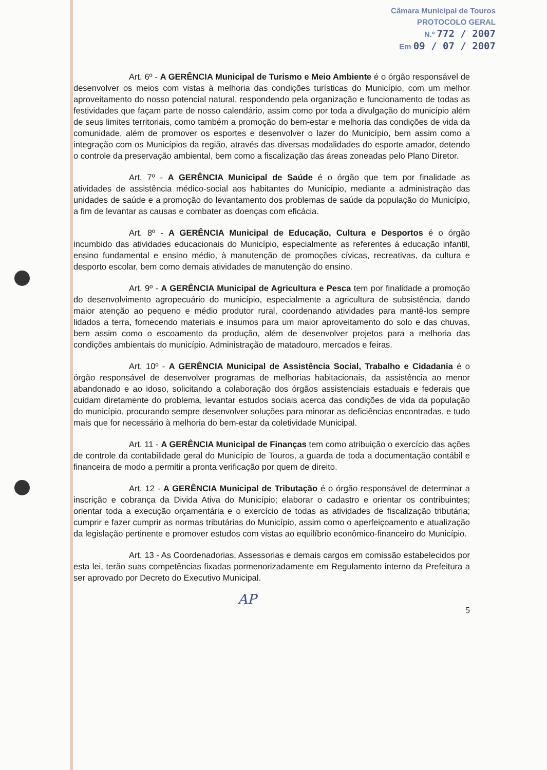Câmara Municipal de Touros
PROTOCOLO GERAL
N.º 772 / 2007
Em 09 / 07 / 2007
Art. 6º - A GERÊNCIA Municipal de Turismo e Meio Ambiente é o órgão responsável de desenvolver os meios com vistas à melhoria das condições turísticas do Município, com um melhor aproveitamento do nosso potencial natural, respondendo pela organização e funcionamento de todas as festividades que façam parte de nosso calendário, assim como por toda a divulgação do município além de seus limites territoriais, como também a promoção do bem-estar e melhoria das condições de vida da comunidade, além de promover os esportes e desenvolver o lazer do Município, bem assim como a integração com os Municípios da região, através das diversas modalidades do esporte amador, detendo o controle da preservação ambiental, bem como a fiscalização das áreas zoneadas pelo Plano Diretor.
Art. 7º - A GERÊNCIA Municipal de Saúde é o órgão que tem por finalidade as atividades de assistência médico-social aos habitantes do Município, mediante a administração das unidades de saúde e a promoção do levantamento dos problemas de saúde da população do Município, a fim de levantar as causas e combater as doenças com eficácia.
Art. 8º - A GERÊNCIA Municipal de Educação, Cultura e Desportos é o órgão incumbido das atividades educacionais do Município, especialmente as referentes á educação infantil, ensino fundamental e ensino médio, à manutenção de promoções cívicas, recreativas, da cultura e desporto escolar, bem como demais atividades de manutenção do ensino.
Art. 9º - A GERÊNCIA Municipal de Agricultura e Pesca tem por finalidade a promoção do desenvolvimento agropecuário do município, especialmente a agricultura de subsistência, dando maior atenção ao pequeno e médio produtor rural, coordenando atividades para mantê-los sempre lidados a terra, fornecendo materiais e insumos para um maior aproveitamento do solo e das chuvas, bem assim como o escoamento da produção, além de desenvolver projetos para a melhoria das condições ambientais do município. Administração de matadouro, mercados e feiras.
Art. 10º - A GERÊNCIA Municipal de Assistência Social, Trabalho e Cidadania é o órgão responsável de desenvolver programas de melhorias habitacionais, da assistência ao menor abandonado e ao idoso, solicitando a colaboração dos órgãos assistenciais estaduais e federais que cuidam diretamente do problema, levantar estudos sociais acerca das condições de vida da população do município, procurando sempre desenvolver soluções para minorar as deficiências encontradas, e tudo mais que for necessário à melhoria do bem-estar da coletividade Municipal.
Art. 11 - A GERÊNCIA Municipal de Finanças tem como atribuição o exercício das ações de controle da contabilidade geral do Município de Touros, a guarda de toda a documentação contábil e financeira de modo a permitir a pronta verificação por quem de direito.
Art. 12 - A GERÊNCIA Municipal de Tributação é o órgão responsável de determinar a inscrição e cobrança da Divida Ativa do Município; elaborar o cadastro e orientar os contribuintes; orientar toda a execução orçamentária e o exercício de todas as atividades de fiscalização tributária; cumprir e fazer cumprir as normas tributárias do Município, assim como o aperfeiçoamento e atualização da legislação pertinente e promover estudos com vistas ao equilíbrio econômico-financeiro do Município.
Art. 13 - As Coordenadorias, Assessorias e demais cargos em comissão estabelecidos por esta lei, terão suas competências fixadas pormenorizadamente em Regulamento interno da Prefeitura a ser aprovado por Decreto do Executivo Municipal.
AP
5